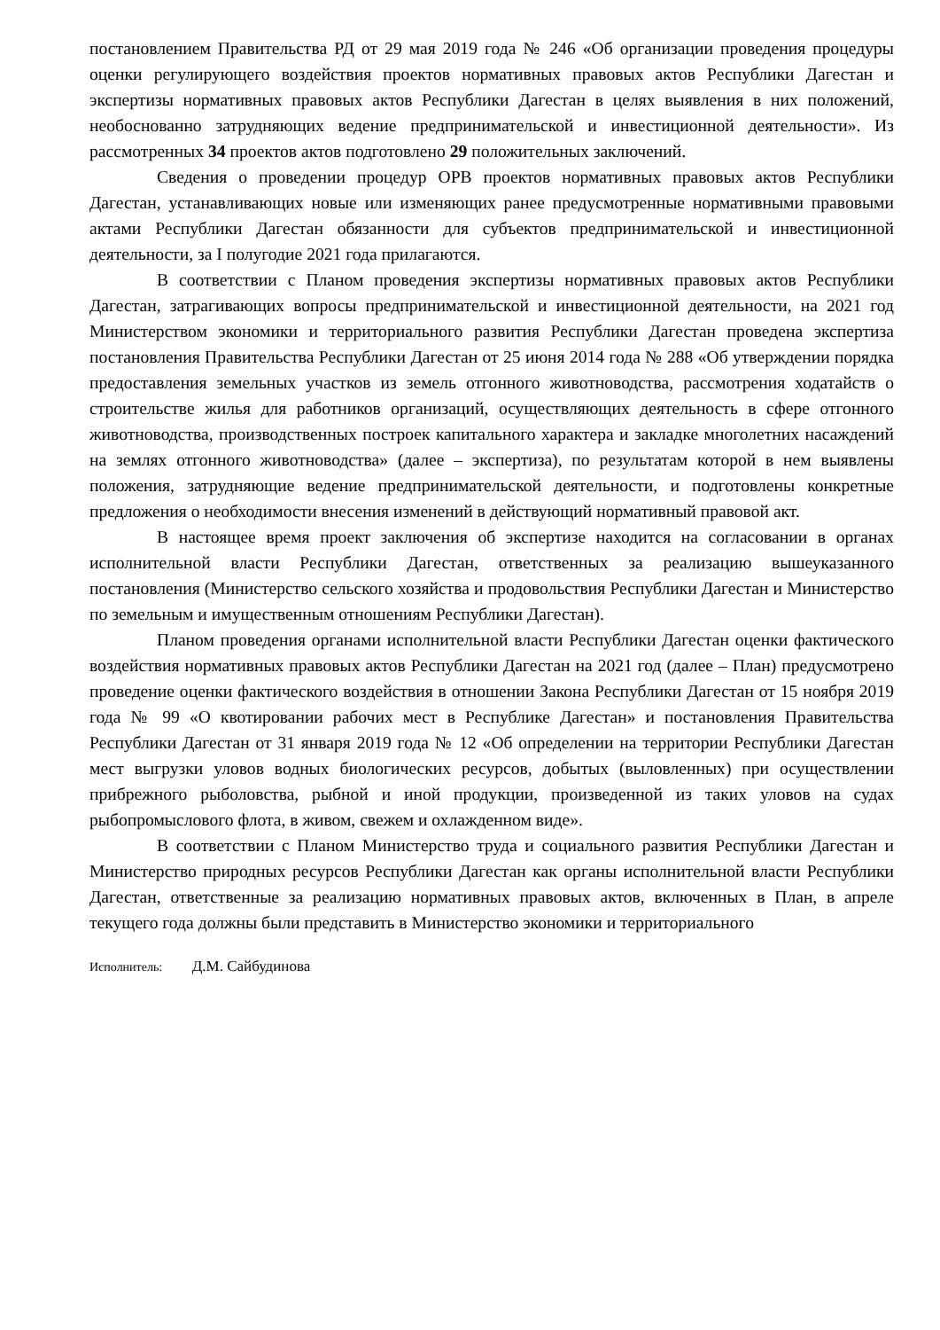постановлением Правительства РД от 29 мая 2019 года № 246 «Об организации проведения процедуры оценки регулирующего воздействия проектов нормативных правовых актов Республики Дагестан и экспертизы нормативных правовых актов Республики Дагестан в целях выявления в них положений, необоснованно затрудняющих ведение предпринимательской и инвестиционной деятельности». Из рассмотренных 34 проектов актов подготовлено 29 положительных заключений.
Сведения о проведении процедур ОРВ проектов нормативных правовых актов Республики Дагестан, устанавливающих новые или изменяющих ранее предусмотренные нормативными правовыми актами Республики Дагестан обязанности для субъектов предпринимательской и инвестиционной деятельности, за I полугодие 2021 года прилагаются.
В соответствии с Планом проведения экспертизы нормативных правовых актов Республики Дагестан, затрагивающих вопросы предпринимательской и инвестиционной деятельности, на 2021 год Министерством экономики и территориального развития Республики Дагестан проведена экспертиза постановления Правительства Республики Дагестан от 25 июня 2014 года № 288 «Об утверждении порядка предоставления земельных участков из земель отгонного животноводства, рассмотрения ходатайств о строительстве жилья для работников организаций, осуществляющих деятельность в сфере отгонного животноводства, производственных построек капитального характера и закладке многолетних насаждений на землях отгонного животноводства» (далее – экспертиза), по результатам которой в нем выявлены положения, затрудняющие ведение предпринимательской деятельности, и подготовлены конкретные предложения о необходимости внесения изменений в действующий нормативный правовой акт.
В настоящее время проект заключения об экспертизе находится на согласовании в органах исполнительной власти Республики Дагестан, ответственных за реализацию вышеуказанного постановления (Министерство сельского хозяйства и продовольствия Республики Дагестан и Министерство по земельным и имущественным отношениям Республики Дагестан).
Планом проведения органами исполнительной власти Республики Дагестан оценки фактического воздействия нормативных правовых актов Республики Дагестан на 2021 год (далее – План) предусмотрено проведение оценки фактического воздействия в отношении Закона Республики Дагестан от 15 ноября 2019 года № 99 «О квотировании рабочих мест в Республике Дагестан» и постановления Правительства Республики Дагестан от 31 января 2019 года № 12 «Об определении на территории Республики Дагестан мест выгрузки уловов водных биологических ресурсов, добытых (выловленных) при осуществлении прибрежного рыболовства, рыбной и иной продукции, произведенной из таких уловов на судах рыбопромыслового флота, в живом, свежем и охлажденном виде».
В соответствии с Планом Министерство труда и социального развития Республики Дагестан и Министерство природных ресурсов Республики Дагестан как органы исполнительной власти Республики Дагестан, ответственные за реализацию нормативных правовых актов, включенных в План, в апреле текущего года должны были представить в Министерство экономики и территориального
Исполнитель: Д.М. Сайбудинова